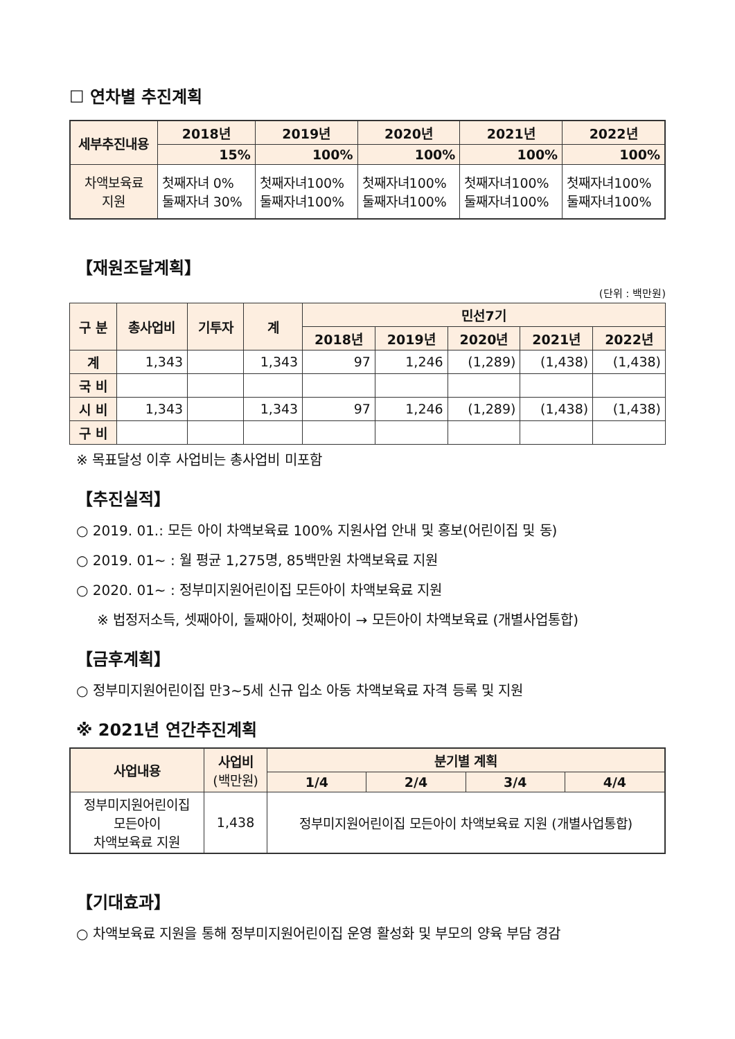☐ 연차별 추진계획
| 세부추진내용 | 2018년 | 2019년 | 2020년 | 2021년 | 2022년 |
| --- | --- | --- | --- | --- | --- |
| | 15% | 100% | 100% | 100% | 100% |
| 차액보육료 지원 | 첫째자녀 0% 둘째자녀 30% | 첫째자녀100% 둘째자녀100% | 첫째자녀100% 둘째자녀100% | 첫째자녀100% 둘째자녀100% | 첫째자녀100% 둘째자녀100% |
【재원조달계획】
(단위 : 백만원)
| 구 분 | 총사업비 | 기투자 | 계 | 민선7기 | | | | |
| --- | --- | --- | --- | --- | --- | --- | --- | --- |
| | | | | 2018년 | 2019년 | 2020년 | 2021년 | 2022년 |
| 계 | 1,343 | | 1,343 | 97 | 1,246 | (1,289) | (1,438) | (1,438) |
| 국 비 | | | | | | | | |
| 시 비 | 1,343 | | 1,343 | 97 | 1,246 | (1,289) | (1,438) | (1,438) |
| 구 비 | | | | | | | | |
※ 목표달성 이후 사업비는 총사업비 미포함
【추진실적】
○ 2019. 01.: 모든 아이 차액보육료 100% 지원사업 안내 및 홍보(어린이집 및 동)
○ 2019. 01~ : 월 평균 1,275명, 85백만원 차액보육료 지원
○ 2020. 01~ : 정부미지원어린이집 모든아이 차액보육료 지원
※ 법정저소득, 셋째아이, 둘째아이, 첫째아이 → 모든아이 차액보육료 (개별사업통합)
【금후계획】
○ 정부미지원어린이집 만3~5세 신규 입소 아동 차액보육료 자격 등록 및 지원
※ 2021년 연간추진계획
| 사업내용 | 사업비 (백만원) | 분기별 계획 | | | |
| --- | --- | --- | --- | --- | --- |
| | | 1/4 | 2/4 | 3/4 | 4/4 |
| 정부미지원어린이집 모든아이 차액보육료 지원 | 1,438 | 정부미지원어린이집 모든아이 차액보육료 지원 (개별사업통합) | | | |
【기대효과】
○ 차액보육료 지원을 통해 정부미지원어린이집 운영 활성화 및 부모의 양육 부담 경감